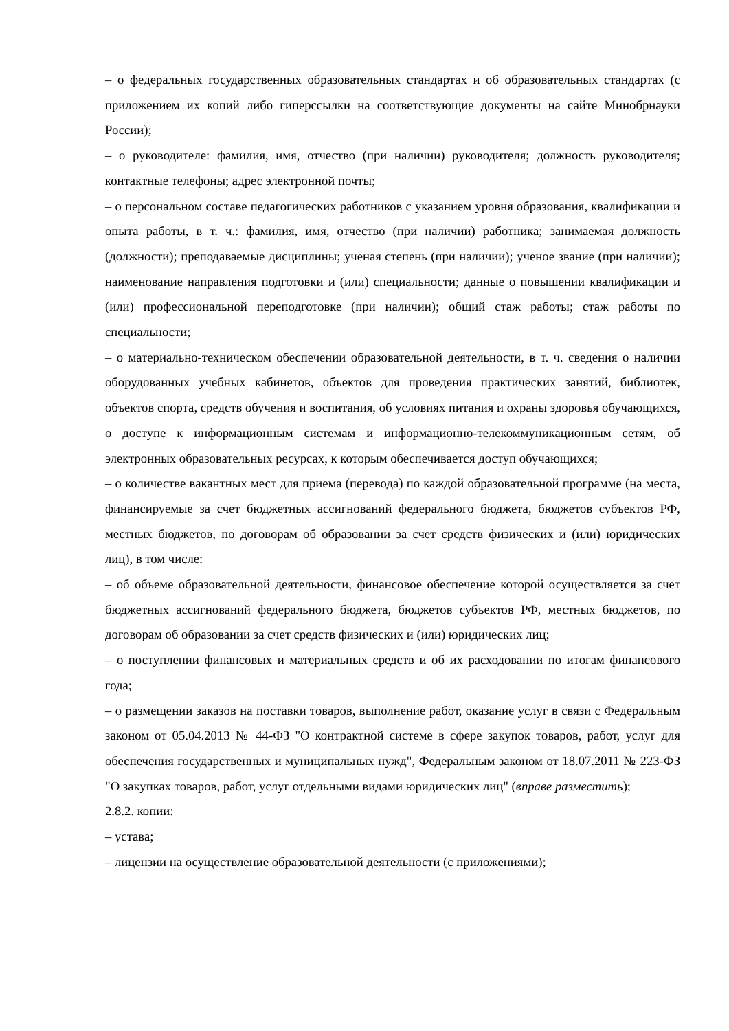– о федеральных государственных образовательных стандартах и об образовательных стандартах (с приложением их копий либо гиперссылки на соответствующие документы на сайте Минобрнауки России);
– о руководителе: фамилия, имя, отчество (при наличии) руководителя; должность руководителя; контактные телефоны; адрес электронной почты;
– о персональном составе педагогических работников с указанием уровня образования, квалификации и опыта работы, в т. ч.: фамилия, имя, отчество (при наличии) работника; занимаемая должность (должности); преподаваемые дисциплины; ученая степень (при наличии); ученое звание (при наличии); наименование направления подготовки и (или) специальности; данные о повышении квалификации и (или) профессиональной переподготовке (при наличии); общий стаж работы; стаж работы по специальности;
– о материально-техническом обеспечении образовательной деятельности, в т. ч. сведения о наличии оборудованных учебных кабинетов, объектов для проведения практических занятий, библиотек, объектов спорта, средств обучения и воспитания, об условиях питания и охраны здоровья обучающихся, о доступе к информационным системам и информационно-телекоммуникационным сетям, об электронных образовательных ресурсах, к которым обеспечивается доступ обучающихся;
– о количестве вакантных мест для приема (перевода) по каждой образовательной программе (на места, финансируемые за счет бюджетных ассигнований федерального бюджета, бюджетов субъектов РФ, местных бюджетов, по договорам об образовании за счет средств физических и (или) юридических лиц), в том числе:
– об объеме образовательной деятельности, финансовое обеспечение которой осуществляется за счет бюджетных ассигнований федерального бюджета, бюджетов субъектов РФ, местных бюджетов, по договорам об образовании за счет средств физических и (или) юридических лиц;
– о поступлении финансовых и материальных средств и об их расходовании по итогам финансового года;
– о размещении заказов на поставки товаров, выполнение работ, оказание услуг в связи с Федеральным законом от 05.04.2013 № 44-ФЗ "О контрактной системе в сфере закупок товаров, работ, услуг для обеспечения государственных и муниципальных нужд", Федеральным законом от 18.07.2011 № 223-ФЗ "О закупках товаров, работ, услуг отдельными видами юридических лиц" (вправе разместить);
2.8.2. копии:
– устава;
– лицензии на осуществление образовательной деятельности (с приложениями);